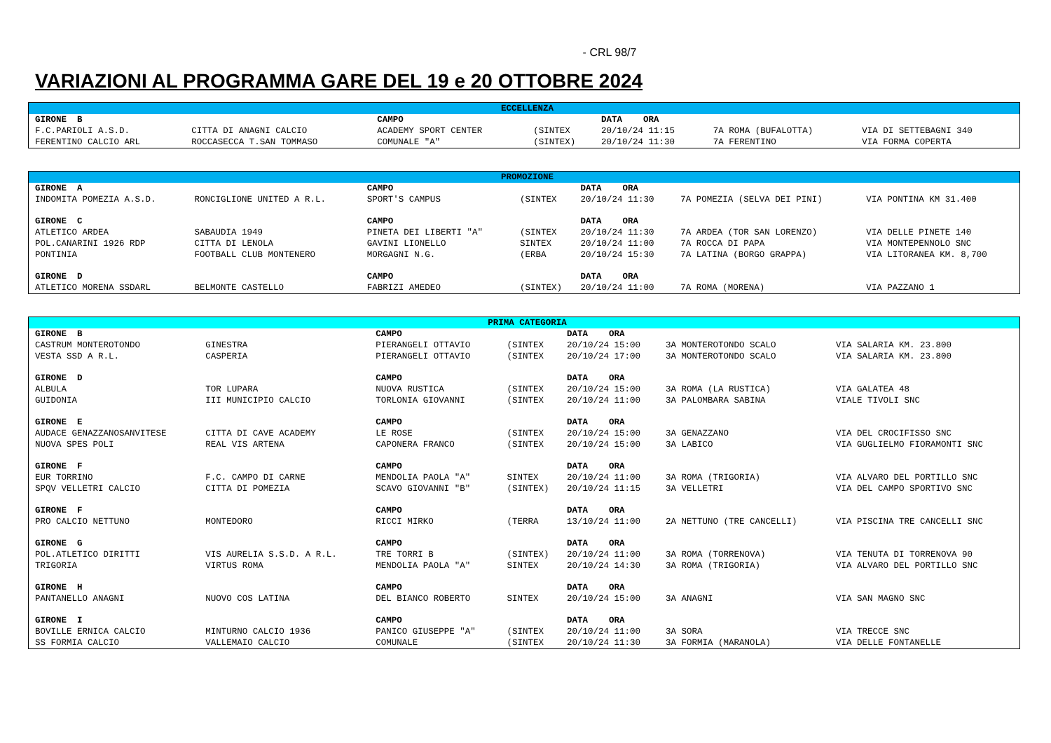- CRL 98/7
VARIAZIONI AL PROGRAMMA GARE DEL 19 e 20 OTTOBRE 2024
| ECCELLENZA | | | | | | |
| GIRONE B | | CAMPO | | DATA ORA | | |
| F.C.PARIOLI A.S.D. | CITTA DI ANAGNI CALCIO | ACADEMY SPORT CENTER | (SINTEX | 20/10/24 11:15 | 7A ROMA (BUFALOTTA) | VIA DI SETTEBAGNI 340 |
| FERENTINO CALCIO ARL | ROCCASECCA T.SAN TOMMASO | COMUNALE "A" | (SINTEX) | 20/10/24 11:30 | 7A FERENTINO | VIA FORMA COPERTA |
| PROMOZIONE | | | | | | |
| GIRONE A | | CAMPO | | DATA ORA | | |
| INDOMITA POMEZIA A.S.D. | RONCIGLIONE UNITED A R.L. | SPORT'S CAMPUS | (SINTEX | 20/10/24 11:30 | 7A POMEZIA (SELVA DEI PINI) | VIA PONTINA KM 31.400 |
| GIRONE C | | CAMPO | | DATA ORA | | |
| ATLETICO ARDEA | SABAUDIA 1949 | PINETA DEI LIBERTI "A" | (SINTEX | 20/10/24 11:30 | 7A ARDEA (TOR SAN LORENZO) | VIA DELLE PINETE 140 |
| POL.CANARINI 1926 RDP | CITTA DI LENOLA | GAVINI LIONELLO | SINTEX | 20/10/24 11:00 | 7A ROCCA DI PAPA | VIA MONTEPENNOLO SNC |
| PONTINIA | FOOTBALL CLUB MONTENERO | MORGAGNI N.G. | (ERBA | 20/10/24 15:30 | 7A LATINA (BORGO GRAPPA) | VIA LITORANEA KM. 8,700 |
| GIRONE D | | CAMPO | | DATA ORA | | |
| ATLETICO MORENA SSDARL | BELMONTE CASTELLO | FABRIZI AMEDEO | (SINTEX) | 20/10/24 11:00 | 7A ROMA (MORENA) | VIA PAZZANO 1 |
| PRIMA CATEGORIA | | | | | | |
| GIRONE B | | CAMPO | | DATA ORA | | |
| CASTRUM MONTEROTONDO | GINESTRA | PIERANGELI OTTAVIO | (SINTEX | 20/10/24 15:00 | 3A MONTEROTONDO SCALO | VIA SALARIA KM. 23.800 |
| VESTA SSD A R.L. | CASPERIA | PIERANGELI OTTAVIO | (SINTEX | 20/10/24 17:00 | 3A MONTEROTONDO SCALO | VIA SALARIA KM. 23.800 |
| GIRONE D | | CAMPO | | DATA ORA | | |
| ALBULA | TOR LUPARA | NUOVA RUSTICA | (SINTEX | 20/10/24 15:00 | 3A ROMA (LA RUSTICA) | VIA GALATEA 48 |
| GUIDONIA | III MUNICIPIO CALCIO | TORLONIA GIOVANNI | (SINTEX | 20/10/24 11:00 | 3A PALOMBARA SABINA | VIALE TIVOLI SNC |
| GIRONE E | | CAMPO | | DATA ORA | | |
| AUDACE GENAZZANOSANVITESE | CITTA DI CAVE ACADEMY | LE ROSE | (SINTEX | 20/10/24 15:00 | 3A GENAZZANO | VIA DEL CROCIFISSO SNC |
| NUOVA SPES POLI | REAL VIS ARTENA | CAPONERA FRANCO | (SINTEX | 20/10/24 15:00 | 3A LABICO | VIA GUGLIELMO FIORAMONTI SNC |
| GIRONE F | | CAMPO | | DATA ORA | | |
| EUR TORRINO | F.C. CAMPO DI CARNE | MENDOLIA PAOLA "A" | SINTEX | 20/10/24 11:00 | 3A ROMA (TRIGORIA) | VIA ALVARO DEL PORTILLO SNC |
| SPQV VELLETRI CALCIO | CITTA DI POMEZIA | SCAVO GIOVANNI "B" | (SINTEX) | 20/10/24 11:15 | 3A VELLETRI | VIA DEL CAMPO SPORTIVO SNC |
| GIRONE F | | CAMPO | | DATA ORA | | |
| PRO CALCIO NETTUNO | MONTEDORO | RICCI MIRKO | (TERRA | 13/10/24 11:00 | 2A NETTUNO (TRE CANCELLI) | VIA PISCINA TRE CANCELLI SNC |
| GIRONE G | | CAMPO | | DATA ORA | | |
| POL.ATLETICO DIRITTI | VIS AURELIA S.S.D. A R.L. | TRE TORRI B | (SINTEX) | 20/10/24 11:00 | 3A ROMA (TORRENOVA) | VIA TENUTA DI TORRENOVA 90 |
| TRIGORIA | VIRTUS ROMA | MENDOLIA PAOLA "A" | SINTEX | 20/10/24 14:30 | 3A ROMA (TRIGORIA) | VIA ALVARO DEL PORTILLO SNC |
| GIRONE H | | CAMPO | | DATA ORA | | |
| PANTANELLO ANAGNI | NUOVO COS LATINA | DEL BIANCO ROBERTO | SINTEX | 20/10/24 15:00 | 3A ANAGNI | VIA SAN MAGNO SNC |
| GIRONE I | | CAMPO | | DATA ORA | | |
| BOVILLE ERNICA CALCIO | MINTURNO CALCIO 1936 | PANICO GIUSEPPE "A" | (SINTEX | 20/10/24 11:00 | 3A SORA | VIA TRECCE SNC |
| SS FORMIA CALCIO | VALLEMAIO CALCIO | COMUNALE | (SINTEX | 20/10/24 11:30 | 3A FORMIA (MARANOLA) | VIA DELLE FONTANELLE |